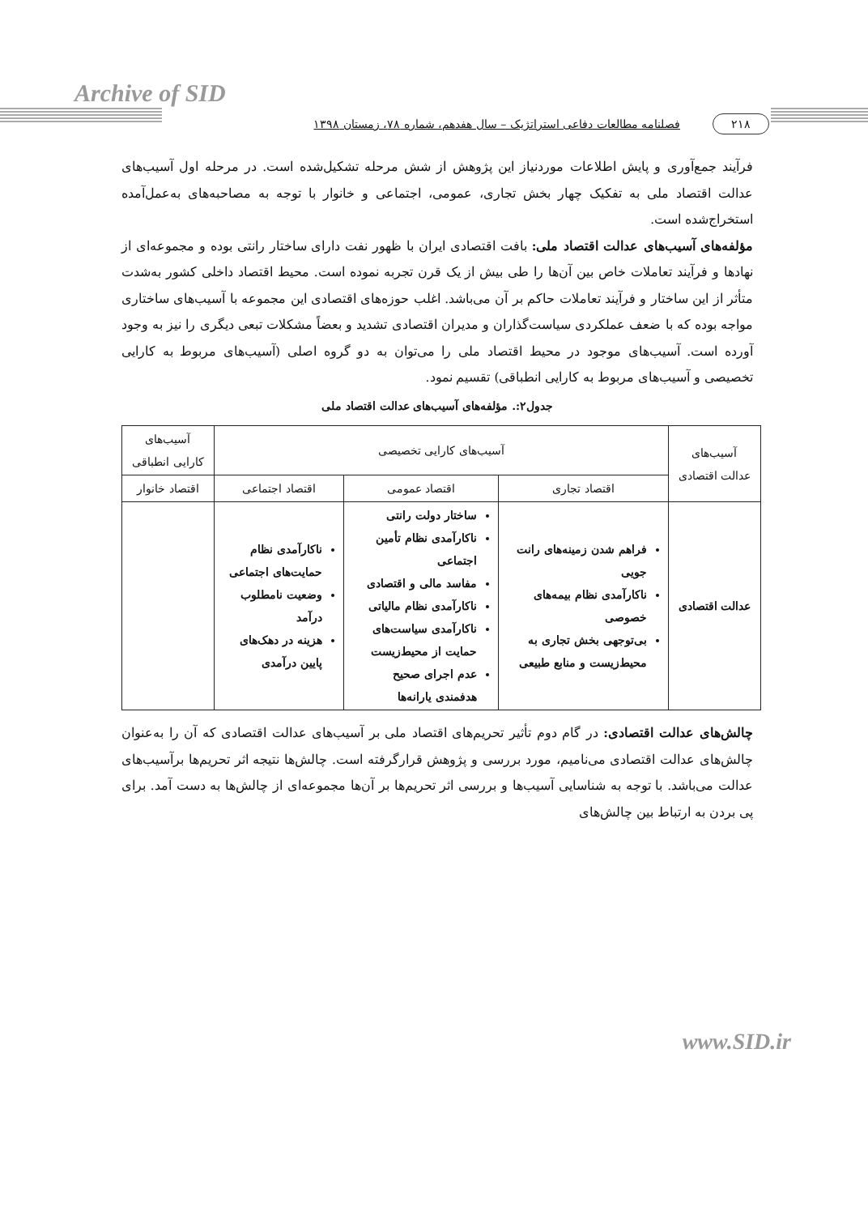Archive of SID
۲۱۸ فصلنامه مطالعات دفاعی استراتژیک – سال هفدهم، شماره ۷۸، زمستان ۱۳۹۸
فرآیند جمع‌آوری و پایش اطلاعات موردنیاز این پژوهش از شش مرحله تشکیل‌شده است. در مرحله اول آسیب‌های عدالت اقتصاد ملی به تفکیک چهار بخش تجاری، عمومی، اجتماعی و خانوار با توجه به مصاحبه‌های به‌عمل‌آمده استخراج‌شده است.
مؤلفه‌های آسیب‌های عدالت اقتصاد ملی: بافت اقتصادی ایران با ظهور نفت دارای ساختار رانتی بوده و مجموعه‌ای از نهادها و فرآیند تعاملات خاص بین آن‌ها را طی بیش از یک قرن تجربه نموده است. محیط اقتصاد داخلی کشور به‌شدت متأثر از این ساختار و فرآیند تعاملات حاکم بر آن می‌باشد. اغلب حوزه‌های اقتصادی این مجموعه با آسیب‌های ساختاری مواجه بوده که با ضعف عملکردی سیاست‌گذاران و مدیران اقتصادی تشدید و بعضاً مشکلات تبعی دیگری را نیز به وجود آورده است. آسیب‌های موجود در محیط اقتصاد ملی را می‌توان به دو گروه اصلی (آسیب‌های مربوط به کارایی تخصیصی و آسیب‌های مربوط به کارایی انطباقی) تقسیم نمود.
جدول۲:. مؤلفه‌های آسیب‌های عدالت اقتصاد ملی
| آسیب‌های عدالت اقتصادی | آسیب‌های کارایی تخصیصی | | | آسیب‌های کارایی انطباقی |
| --- | --- | --- | --- | --- |
| | اقتصاد تجاری | اقتصاد عمومی | اقتصاد اجتماعی | اقتصاد خانوار |
| عدالت اقتصادی | فراهم شدن زمینه‌های رانت جویی ناکارآمدی نظام بیمه‌های خصوصی بی‌توجهی بخش تجاری به محیط‌زیست و منابع طبیعی | ساختار دولت رانتی ناکارآمدی نظام تأمین اجتماعی مفاسد مالی و اقتصادی ناکارآمدی نظام مالیاتی ناکارآمدی سیاست‌های حمایت از محیط‌زیست عدم اجرای صحیح هدفمندی یارانه‌ها | ناکارآمدی نظام حمایت‌های اجتماعی وضعیت نامطلوب درآمد هزینه در دهک‌های پایین درآمدی | |
چالش‌های عدالت اقتصادی: در گام دوم تأثیر تحریم‌های اقتصاد ملی بر آسیب‌های عدالت اقتصادی که آن را به‌عنوان چالش‌های عدالت اقتصادی می‌نامیم، مورد بررسی و پژوهش قرارگرفته است. چالش‌ها نتیجه اثر تحریم‌ها برآسیب‌های عدالت می‌باشد. با توجه به شناسایی آسیب‌ها و بررسی اثر تحریم‌ها بر آن‌ها مجموعه‌ای از چالش‌ها به دست آمد. برای پی بردن به ارتباط بین چالش‌های
www.SID.ir